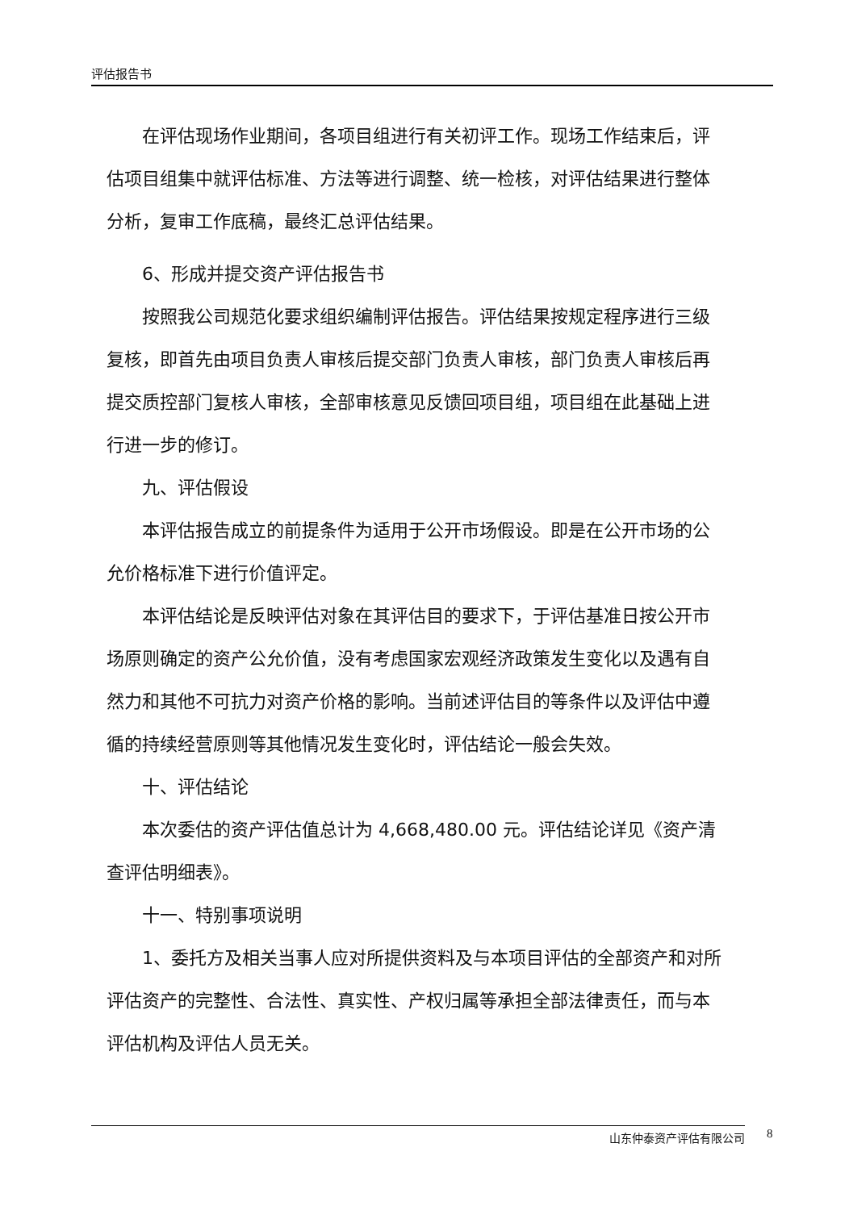评估报告书
在评估现场作业期间，各项目组进行有关初评工作。现场工作结束后，评估项目组集中就评估标准、方法等进行调整、统一检核，对评估结果进行整体分析，复审工作底稿，最终汇总评估结果。
6、形成并提交资产评估报告书
按照我公司规范化要求组织编制评估报告。评估结果按规定程序进行三级复核，即首先由项目负责人审核后提交部门负责人审核，部门负责人审核后再提交质控部门复核人审核，全部审核意见反馈回项目组，项目组在此基础上进行进一步的修订。
九、评估假设
本评估报告成立的前提条件为适用于公开市场假设。即是在公开市场的公允价格标准下进行价值评定。
本评估结论是反映评估对象在其评估目的要求下，于评估基准日按公开市场原则确定的资产公允价值，没有考虑国家宏观经济政策发生变化以及遇有自然力和其他不可抗力对资产价格的影响。当前述评估目的等条件以及评估中遵循的持续经营原则等其他情况发生变化时，评估结论一般会失效。
十、评估结论
本次委估的资产评估值总计为 4,668,480.00 元。评估结论详见《资产清查评估明细表》。
十一、特别事项说明
1、委托方及相关当事人应对所提供资料及与本项目评估的全部资产和对所评估资产的完整性、合法性、真实性、产权归属等承担全部法律责任，而与本评估机构及评估人员无关。
山东仲泰资产评估有限公司 8